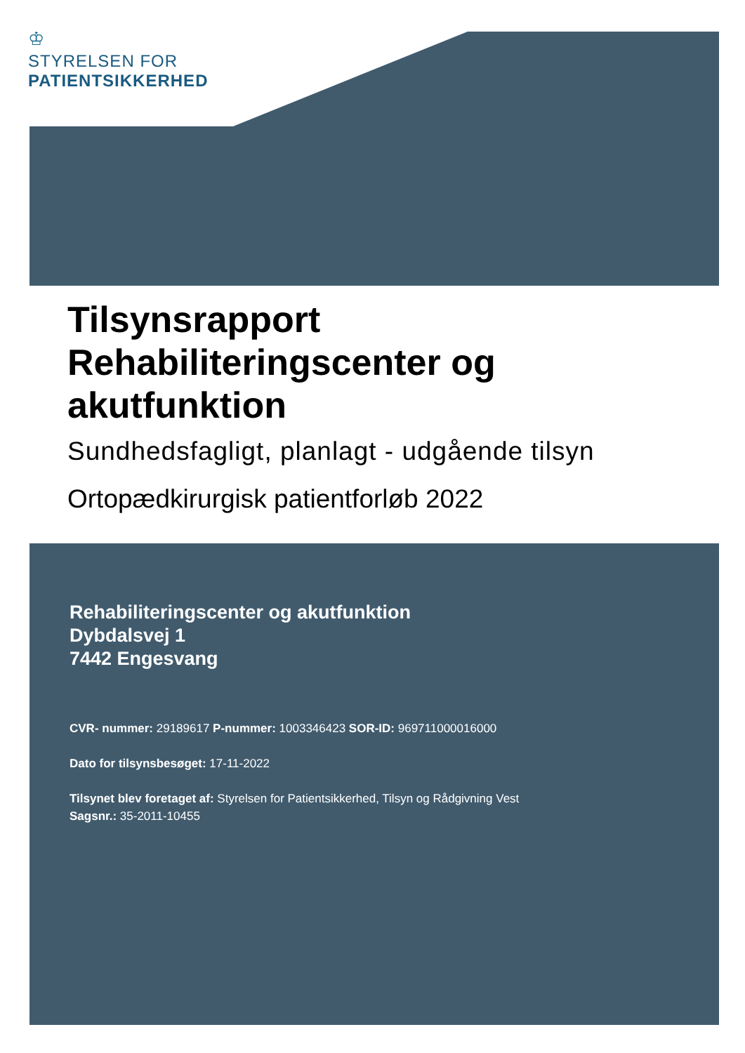♔
STYRELSEN FOR
PATIENTSIKKERHED
Tilsynsrapport
Rehabiliteringscenter og
akutfunktion
Sundhedsfagligt, planlagt - udgående tilsyn
Ortopædkirurgisk patientforløb 2022
Rehabiliteringscenter og akutfunktion
Dybdalsvej 1
7442 Engesvang
CVR- nummer: 29189617 P-nummer: 1003346423 SOR-ID: 969711000016000
Dato for tilsynsbesøget: 17-11-2022
Tilsynet blev foretaget af: Styrelsen for Patientsikkerhed, Tilsyn og Rådgivning Vest
Sagsnr.: 35-2011-10455